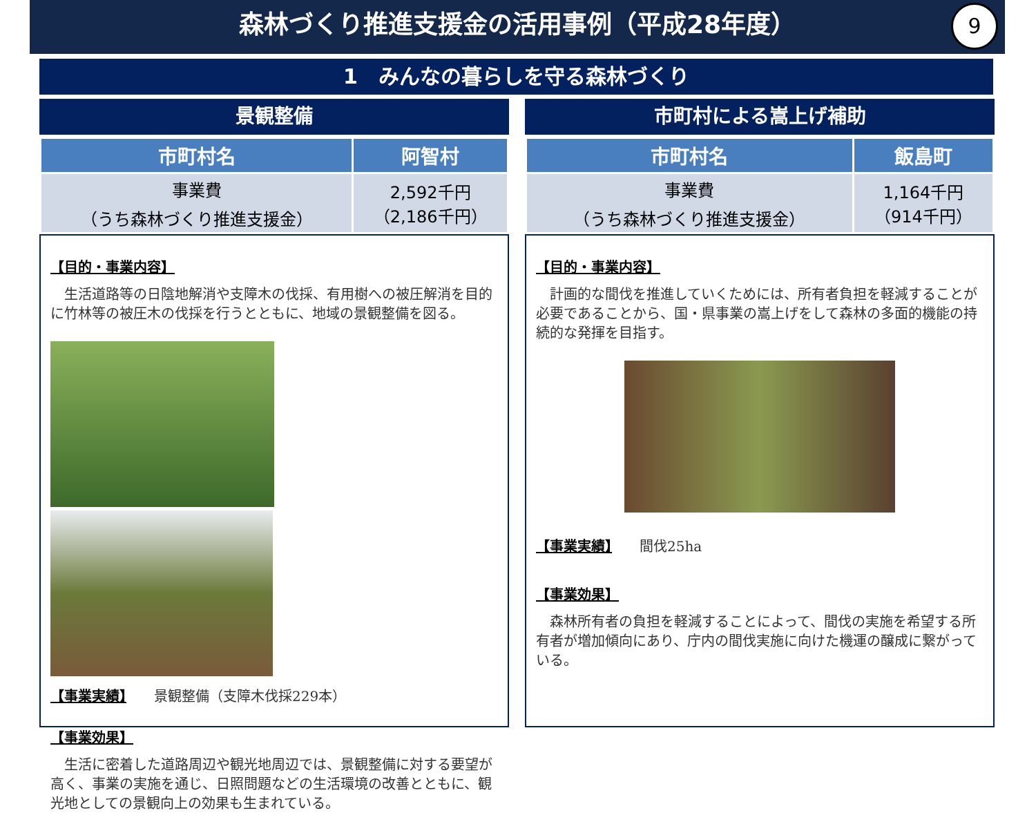森林づくり推進支援金の活用事例（平成28年度）
9
1　みんなの暮らしを守る森林づくり
景観整備
| 市町村名 | 阿智村 |
| --- | --- |
| 事業費 （うち森林づくり推進支援金） | 2,592千円 （2,186千円） |
【目的・事業内容】
　生活道路等の日陰地解消や支障木の伐採、有用樹への被圧解消を目的に竹林等の被圧木の伐採を行うとともに、地域の景観整備を図る。
【事業実績】　　景観整備（支障木伐採229本）
【事業効果】
　生活に密着した道路周辺や観光地周辺では、景観整備に対する要望が高く、事業の実施を通じ、日照問題などの生活環境の改善とともに、観光地としての景観向上の効果も生まれている。
市町村による嵩上げ補助
| 市町村名 | 飯島町 |
| --- | --- |
| 事業費 （うち森林づくり推進支援金） | 1,164千円 （914千円） |
【目的・事業内容】
　計画的な間伐を推進していくためには、所有者負担を軽減することが必要であることから、国・県事業の嵩上げをして森林の多面的機能の持続的な発揮を目指す。
【事業実績】　　間伐25ha
【事業効果】
　森林所有者の負担を軽減することによって、間伐の実施を希望する所有者が増加傾向にあり、庁内の間伐実施に向けた機運の醸成に繋がっている。